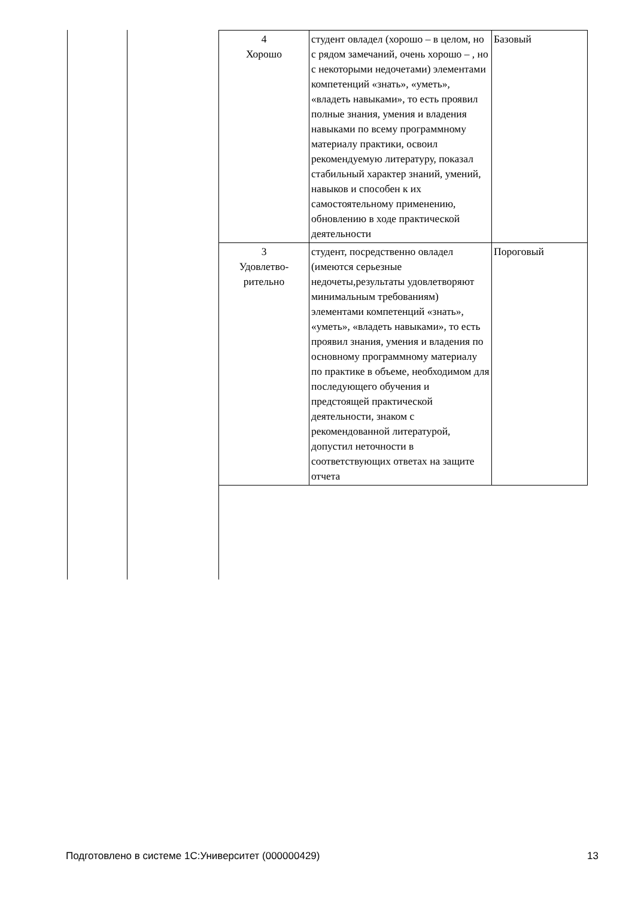| 4 Хорошо | студент овладел (хорошо – в целом, но с рядом замечаний, очень хорошо – , но с некоторыми недочетами) элементами компетенций «знать», «уметь», «владеть навыками», то есть проявил полные знания, умения и владения навыками по всему программному материалу практики, освоил рекомендуемую литературу, показал стабильный характер знаний, умений, навыков и способен к их самостоятельному применению, обновлению в ходе практической деятельности | Базовый |
| 3 Удовлетво- рительно | студент, посредственно овладел (имеются серьезные недочеты,результаты удовлетворяют минимальным требованиям) элементами компетенций «знать», «уметь», «владеть навыками», то есть проявил знания, умения и владения по основному программному материалу по практике в объеме, необходимом для последующего обучения и предстоящей практической деятельности, знаком с рекомендованной литературой, допустил неточности в соответствующих ответах на защите отчета | Пороговый |
Подготовлено в системе 1С:Университет (000000429) 13